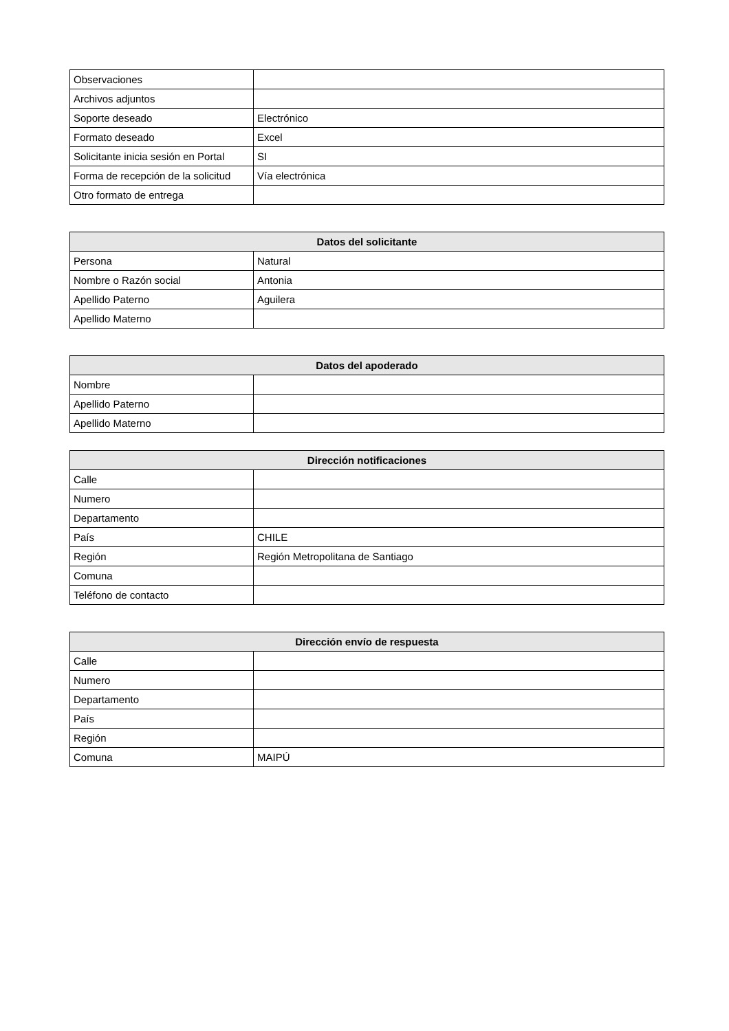| Observaciones | |
| Archivos adjuntos | |
| Soporte deseado | Electrónico |
| Formato deseado | Excel |
| Solicitante inicia sesión en Portal | SI |
| Forma de recepción de la solicitud | Vía electrónica |
| Otro formato de entrega | |
| Datos del solicitante | |
| --- | --- |
| Persona | Natural |
| Nombre o Razón social | Antonia |
| Apellido Paterno | Aguilera |
| Apellido Materno | |
| Datos del apoderado | |
| --- | --- |
| Nombre | |
| Apellido Paterno | |
| Apellido Materno | |
| Dirección notificaciones | |
| --- | --- |
| Calle | |
| Numero | |
| Departamento | |
| País | CHILE |
| Región | Región Metropolitana de Santiago |
| Comuna | |
| Teléfono de contacto | |
| Dirección envío de respuesta | |
| --- | --- |
| Calle | |
| Numero | |
| Departamento | |
| País | |
| Región | |
| Comuna | MAIPÚ |